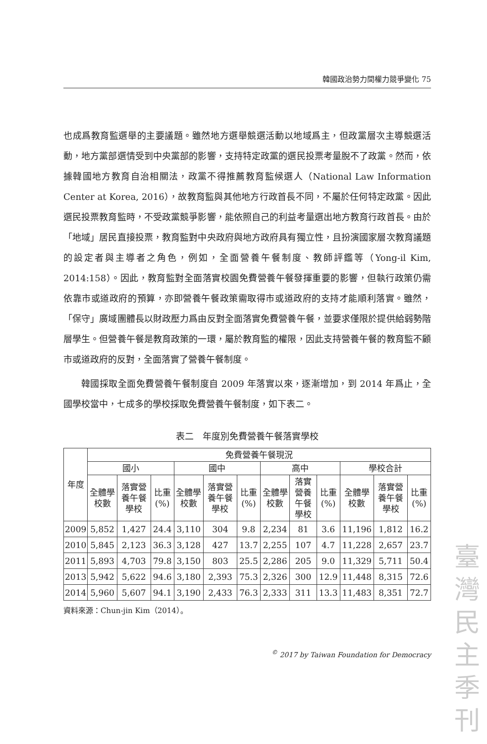韓國政治勢力間權力競爭變化 75
也成爲教育監選舉的主要議題。雖然地方選舉競選活動以地域爲主，但政黨層次主導競選活動，地方黨部選情受到中央黨部的影響，支持特定政黨的選民投票考量脫不了政黨。然而，依據韓國地方教育自治相關法，政黨不得推薦教育監候選人（National Law Information Center at Korea, 2016），故教育監與其他地方行政首長不同，不屬於任何特定政黨。因此選民投票教育監時，不受政黨競爭影響，能依照自己的利益考量選出地方教育行政首長。由於「地域」居民直接投票，教育監對中央政府與地方政府具有獨立性，且扮演國家層次教育議題的設定者與主導者之角色，例如，全面營養午餐制度、教師評鑑等（Yong-il Kim, 2014:158）。因此，教育監對全面落實校園免費營養午餐發揮重要的影響，但執行政策仍需依靠市或道政府的預算，亦即營養午餐政策需取得市或道政府的支持才能順利落實。雖然，「保守」廣域團體長以財政壓力爲由反對全面落實免費營養午餐，並要求僅限於提供給弱勢階層學生。但營養午餐是教育政策的一環，屬於教育監的權限，因此支持營養午餐的教育監不顧市或道政府的反對，全面落實了營養午餐制度。
韓國採取全面免費營養午餐制度自 2009 年落實以來，逐漸增加，到 2014 年爲止，全國學校當中，七成多的學校採取免費營養午餐制度，如下表二。
表二　年度別免費營養午餐落實學校
| 年度 | 免費營養午餐現況 | | | | | | | | | | | |
| --- | --- | --- | --- | --- | --- | --- | --- | --- | --- | --- | --- | --- |
| | 國小 | | | 國中 | | | 高中 | | | 學校合計 | | |
| | 全體學校數 | 落實營養午餐學校 | 比重(%) | 全體學校數 | 落實營養午餐學校 | 比重(%) | 全體學校數 | 落實營養午餐學校 | 比重(%) | 全體學校數 | 落實營養午餐學校 | 比重(%) |
| 2009 | 5,852 | 1,427 | 24.4 | 3,110 | 304 | 9.8 | 2,234 | 81 | 3.6 | 11,196 | 1,812 | 16.2 |
| 2010 | 5,845 | 2,123 | 36.3 | 3,128 | 427 | 13.7 | 2,255 | 107 | 4.7 | 11,228 | 2,657 | 23.7 |
| 2011 | 5,893 | 4,703 | 79.8 | 3,150 | 803 | 25.5 | 2,286 | 205 | 9.0 | 11,329 | 5,711 | 50.4 |
| 2013 | 5,942 | 5,622 | 94.6 | 3,180 | 2,393 | 75.3 | 2,326 | 300 | 12.9 | 11,448 | 8,315 | 72.6 |
| 2014 | 5,960 | 5,607 | 94.1 | 3,190 | 2,433 | 76.3 | 2,333 | 311 | 13.3 | 11,483 | 8,351 | 72.7 |
資料來源：Chun-jin Kim（2014）。
<sup>©</sup> 2017 by Taiwan Foundation for Democracy
臺
灣
民
主
季
刊